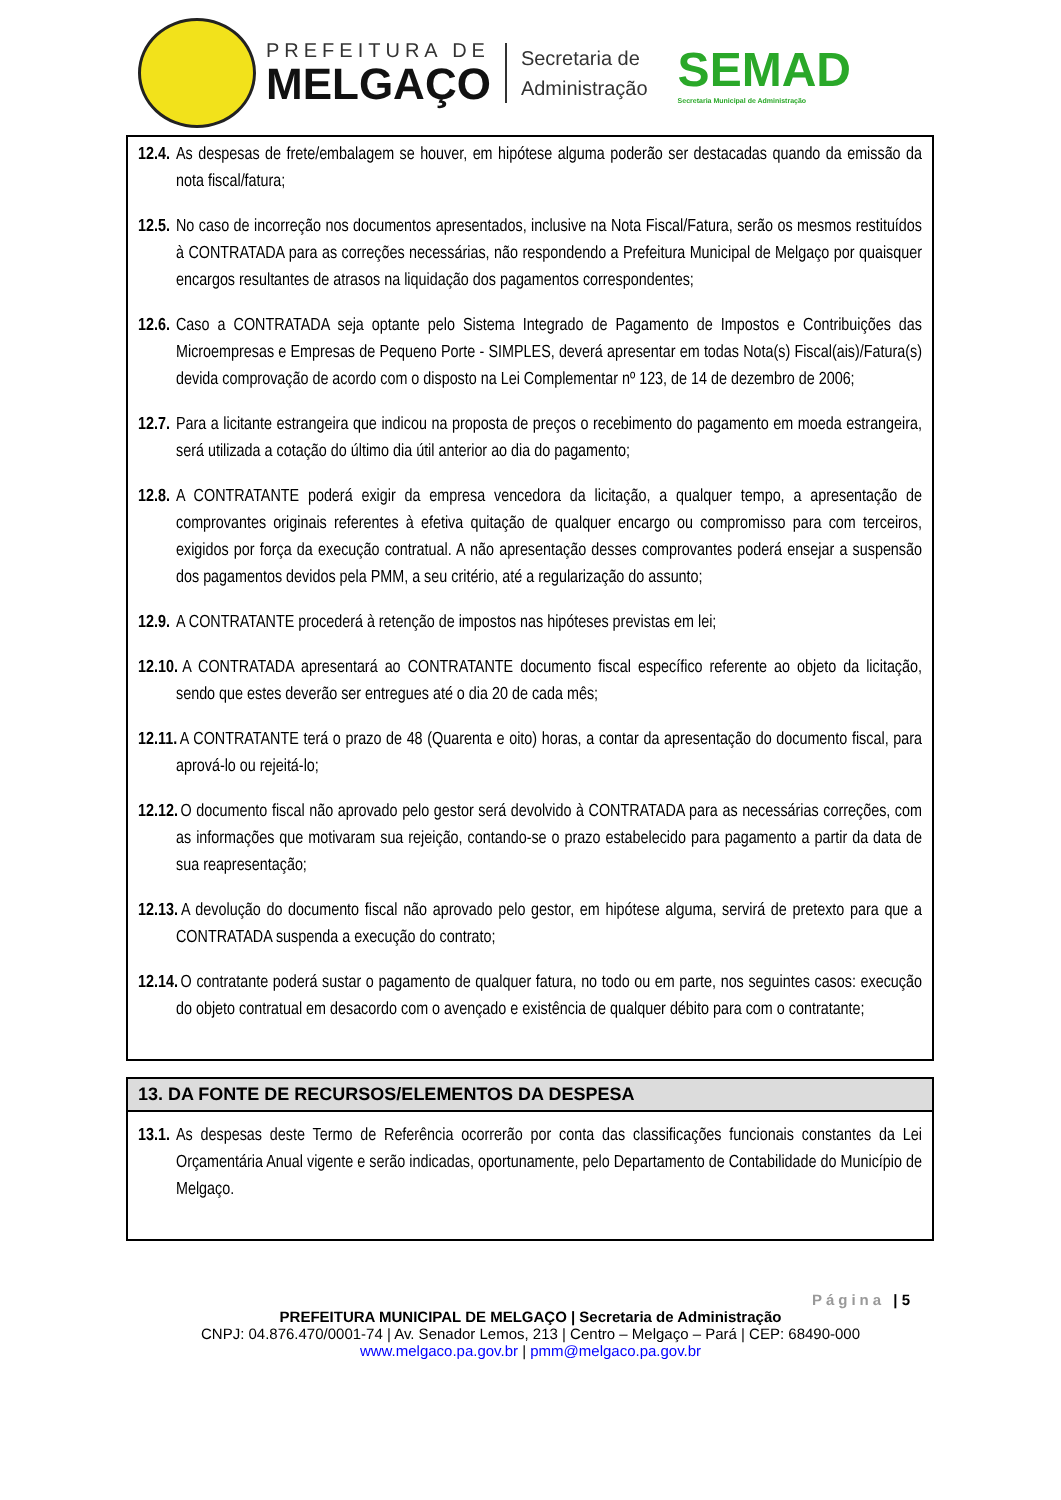PREFEITURA DE
MELGAÇO
Secretaria de
Administração
SEMAD
Secretaria Municipal de Administração
12.4. As despesas de frete/embalagem se houver, em hipótese alguma poderão ser destacadas quando da emissão da nota fiscal/fatura;
12.5. No caso de incorreção nos documentos apresentados, inclusive na Nota Fiscal/Fatura, serão os mesmos restituídos à CONTRATADA para as correções necessárias, não respondendo a Prefeitura Municipal de Melgaço por quaisquer encargos resultantes de atrasos na liquidação dos pagamentos correspondentes;
12.6. Caso a CONTRATADA seja optante pelo Sistema Integrado de Pagamento de Impostos e Contribuições das Microempresas e Empresas de Pequeno Porte - SIMPLES, deverá apresentar em todas Nota(s) Fiscal(ais)/Fatura(s) devida comprovação de acordo com o disposto na Lei Complementar nº 123, de 14 de dezembro de 2006;
12.7. Para a licitante estrangeira que indicou na proposta de preços o recebimento do pagamento em moeda estrangeira, será utilizada a cotação do último dia útil anterior ao dia do pagamento;
12.8. A CONTRATANTE poderá exigir da empresa vencedora da licitação, a qualquer tempo, a apresentação de comprovantes originais referentes à efetiva quitação de qualquer encargo ou compromisso para com terceiros, exigidos por força da execução contratual. A não apresentação desses comprovantes poderá ensejar a suspensão dos pagamentos devidos pela PMM, a seu critério, até a regularização do assunto;
12.9. A CONTRATANTE procederá à retenção de impostos nas hipóteses previstas em lei;
12.10. A CONTRATADA apresentará ao CONTRATANTE documento fiscal específico referente ao objeto da licitação, sendo que estes deverão ser entregues até o dia 20 de cada mês;
12.11. A CONTRATANTE terá o prazo de 48 (Quarenta e oito) horas, a contar da apresentação do documento fiscal, para aprová-lo ou rejeitá-lo;
12.12. O documento fiscal não aprovado pelo gestor será devolvido à CONTRATADA para as necessárias correções, com as informações que motivaram sua rejeição, contando-se o prazo estabelecido para pagamento a partir da data de sua reapresentação;
12.13. A devolução do documento fiscal não aprovado pelo gestor, em hipótese alguma, servirá de pretexto para que a CONTRATADA suspenda a execução do contrato;
12.14. O contratante poderá sustar o pagamento de qualquer fatura, no todo ou em parte, nos seguintes casos: execução do objeto contratual em desacordo com o avençado e existência de qualquer débito para com o contratante;
13. DA FONTE DE RECURSOS/ELEMENTOS DA DESPESA
13.1. As despesas deste Termo de Referência ocorrerão por conta das classificações funcionais constantes da Lei Orçamentária Anual vigente e serão indicadas, oportunamente, pelo Departamento de Contabilidade do Município de Melgaço.
Página | 5
PREFEITURA MUNICIPAL DE MELGAÇO | Secretaria de Administração
CNPJ: 04.876.470/0001-74 | Av. Senador Lemos, 213 | Centro – Melgaço – Pará | CEP: 68490-000
www.melgaco.pa.gov.br | pmm@melgaco.pa.gov.br